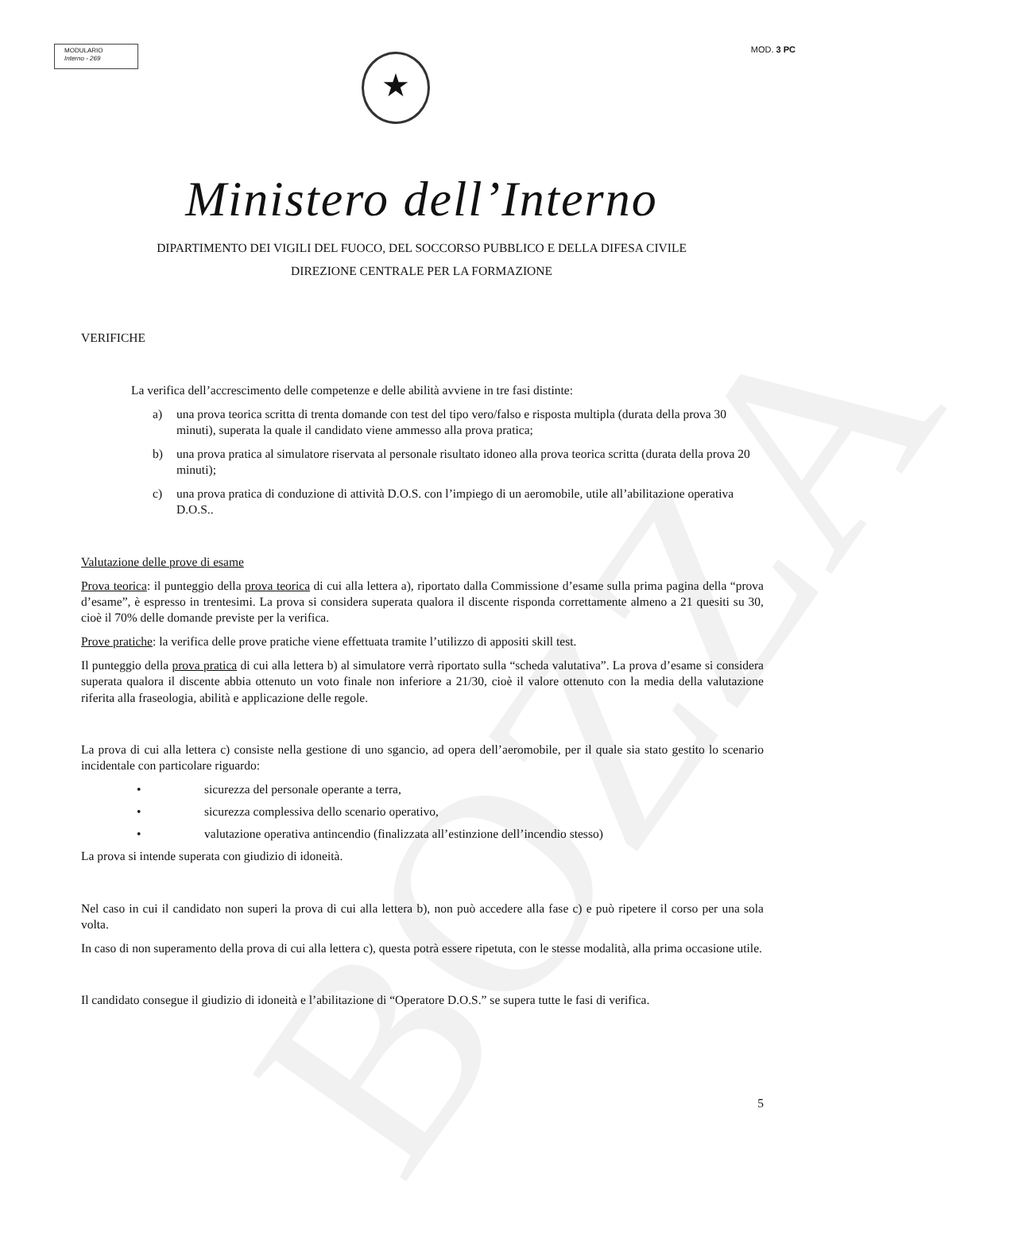BOZZA
MODULARIO
Interno - 269
MOD. 3 PC
★
Ministero dell’Interno
DIPARTIMENTO DEI VIGILI DEL FUOCO, DEL SOCCORSO PUBBLICO E DELLA DIFESA CIVILE
DIREZIONE CENTRALE PER LA FORMAZIONE
VERIFICHE
La verifica dell’accrescimento delle competenze e delle abilità avviene in tre fasi distinte:
a) una prova teorica scritta di trenta domande con test del tipo vero/falso e risposta multipla (durata della prova 30 minuti), superata la quale il candidato viene ammesso alla prova pratica;
b) una prova pratica al simulatore riservata al personale risultato idoneo alla prova teorica scritta (durata della prova 20 minuti);
c) una prova pratica di conduzione di attività D.O.S. con l’impiego di un aeromobile, utile all’abilitazione operativa D.O.S..
Valutazione delle prove di esame
Prova teorica: il punteggio della prova teorica di cui alla lettera a), riportato dalla Commissione d’esame sulla prima pagina della “prova d’esame”, è espresso in trentesimi. La prova si considera superata qualora il discente risponda correttamente almeno a 21 quesiti su 30, cioè il 70% delle domande previste per la verifica.
Prove pratiche: la verifica delle prove pratiche viene effettuata tramite l’utilizzo di appositi skill test.
Il punteggio della prova pratica di cui alla lettera b) al simulatore verrà riportato sulla “scheda valutativa”. La prova d’esame si considera superata qualora il discente abbia ottenuto un voto finale non inferiore a 21/30, cioè il valore ottenuto con la media della valutazione riferita alla fraseologia, abilità e applicazione delle regole.
La prova di cui alla lettera c) consiste nella gestione di uno sgancio, ad opera dell’aeromobile, per il quale sia stato gestito lo scenario incidentale con particolare riguardo:
• sicurezza del personale operante a terra,
• sicurezza complessiva dello scenario operativo,
• valutazione operativa antincendio (finalizzata all’estinzione dell’incendio stesso)
La prova si intende superata con giudizio di idoneità.
Nel caso in cui il candidato non superi la prova di cui alla lettera b), non può accedere alla fase c) e può ripetere il corso per una sola volta.
In caso di non superamento della prova di cui alla lettera c), questa potrà essere ripetuta, con le stesse modalità, alla prima occasione utile.
Il candidato consegue il giudizio di idoneità e l’abilitazione di “Operatore D.O.S.” se supera tutte le fasi di verifica.
5